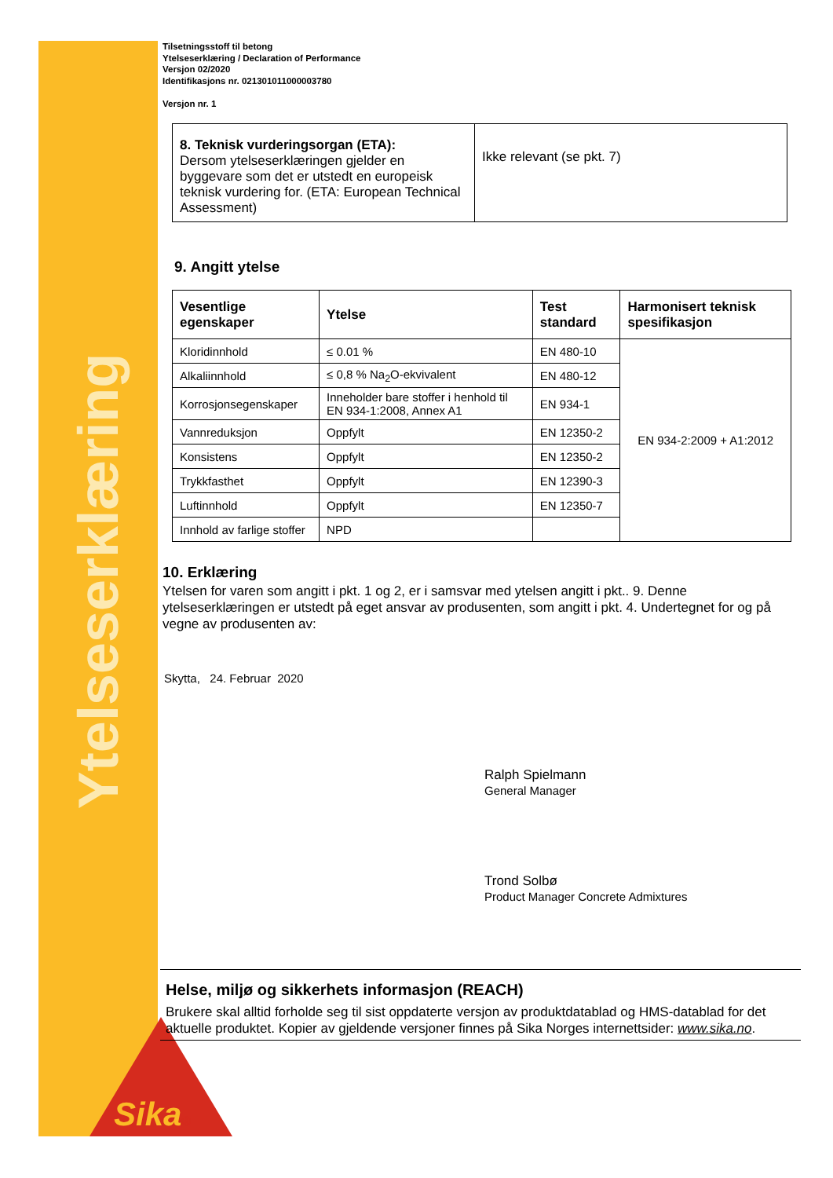Ytelseserklæring
Tilsetningsstoff til betong
Ytelseserklæring / Declaration of Performance
Versjon 02/2020
Identifikasjons nr. 021301011000003780
Versjon nr. 1
| 8. Teknisk vurderingsorgan (ETA): Dersom ytelseserklæringen gjelder en byggevare som det er utstedt en europeisk teknisk vurdering for. (ETA: European Technical Assessment) | Ikke relevant (se pkt. 7) |
9. Angitt ytelse
| Vesentlige egenskaper | Ytelse | Test standard | Harmonisert teknisk spesifikasjon |
| --- | --- | --- | --- |
| Kloridinnhold | ≤ 0.01 % | EN 480-10 | EN 934-2:2009 + A1:2012 |
| Alkaliinnhold | ≤ 0,8 % Na<sub>2</sub>O-ekvivalent | EN 480-12 | |
| Korrosjonsegenskaper | Inneholder bare stoffer i henhold til EN 934-1:2008, Annex A1 | EN 934-1 | |
| Vannreduksjon | Oppfylt | EN 12350-2 | |
| Konsistens | Oppfylt | EN 12350-2 | |
| Trykkfasthet | Oppfylt | EN 12390-3 | |
| Luftinnhold | Oppfylt | EN 12350-7 | |
| Innhold av farlige stoffer | NPD | | |
10. Erklæring
Ytelsen for varen som angitt i pkt. 1 og 2, er i samsvar med ytelsen angitt i pkt.. 9. Denne ytelseserklæringen er utstedt på eget ansvar av produsenten, som angitt i pkt. 4. Undertegnet for og på vegne av produsenten av:
Skytta, 24. Februar 2020
Ralph Spielmann
General Manager
Trond Solbø
Product Manager Concrete Admixtures
Helse, miljø og sikkerhets informasjon (REACH)
Brukere skal alltid forholde seg til sist oppdaterte versjon av produktdatablad og HMS-datablad for det aktuelle produktet. Kopier av gjeldende versjoner finnes på Sika Norges internettsider: www.sika.no.
Sika®